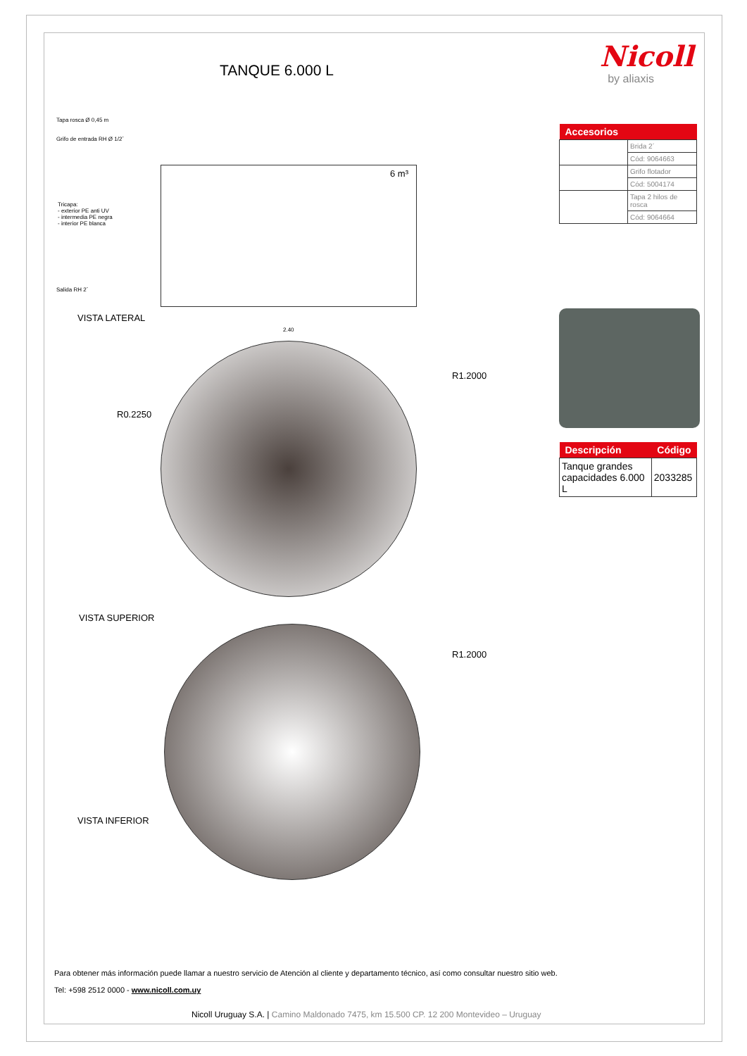TANQUE 6.000 L
Tapa rosca Ø 0,45 m
Grifo de entrada RH Ø 1/2´
Tricapa:
- exterior PE anti UV
- intermedia PE negra
- interior PE blanca
Salida RH 2´
6 m³
VISTA LATERAL
2.40
R1.2000
R0.2250
VISTA SUPERIOR
R1.2000
VISTA INFERIOR
Nicoll
by aliaxis
| Accesorios | |
| --- | --- |
| | Brida 2´ |
| | Cód: 9064663 |
| | Grifo flotador |
| | Cód: 5004174 |
| | Tapa 2 hilos de rosca |
| | Cód: 9064664 |
| Descripción | Código |
| --- | --- |
| Tanque grandes capacidades 6.000 L | 2033285 |
Para obtener más información puede llamar a nuestro servicio de Atención al cliente y departamento técnico, así como consultar nuestro sitio web.
Tel: +598 2512 0000 - www.nicoll.com.uy
Nicoll Uruguay S.A. | Camino Maldonado 7475, km 15.500 CP. 12 200 Montevideo – Uruguay